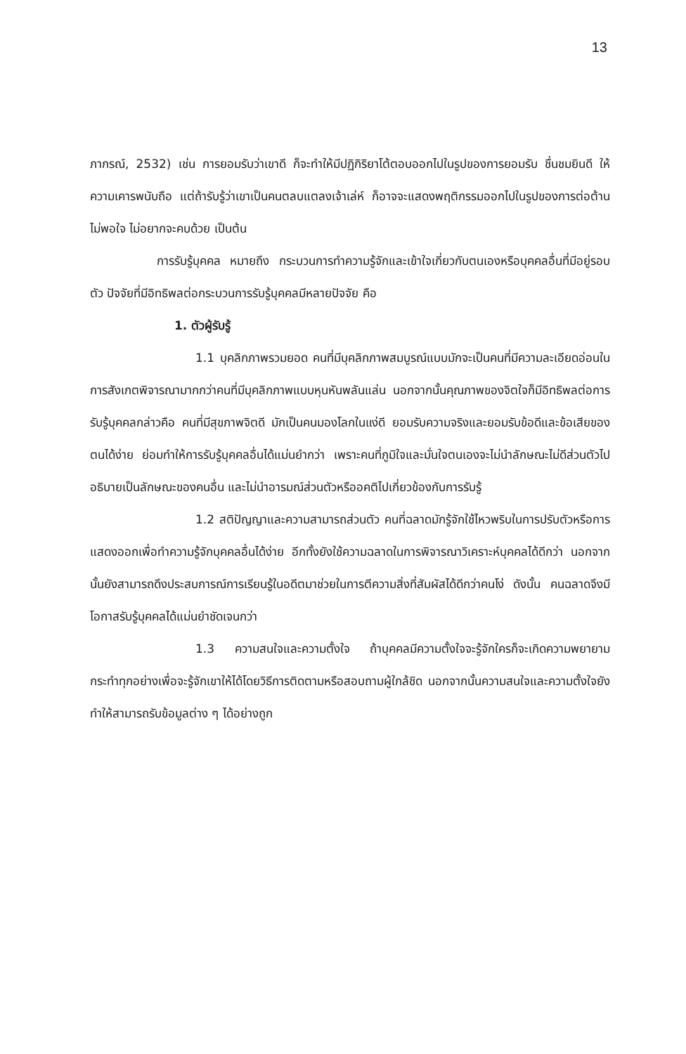13
ภากรณ์, 2532) เช่น การยอมรับว่าเขาดี ก็จะทำให้มีปฏิกิริยาโต้ตอบออกไปในรูปของการยอมรับ ชื่นชมยินดี ให้ความเคารพนับถือ แต่ถ้ารับรู้ว่าเขาเป็นคนตลบแตลงเจ้าเล่ห์ ก็อาจจะแสดงพฤติกรรมออกไปในรูปของการต่อต้าน ไม่พอใจ ไม่อยากจะคบด้วย เป็นต้น
การรับรู้บุคคล หมายถึง กระบวนการทำความรู้จักและเข้าใจเกี่ยวกับตนเองหรือบุคคลอื่นที่มีอยู่รอบตัว ปัจจัยที่มีอิทธิพลต่อกระบวนการรับรู้บุคคลมีหลายปัจจัย คือ
1. ตัวผู้รับรู้
1.1 บุคลิกภาพรวมยอด คนที่มีบุคลิกภาพสมบูรณ์แบบมักจะเป็นคนที่มีความละเอียดอ่อนในการสังเกตพิจารณามากกว่าคนที่มีบุคลิกภาพแบบหุนหันพลันแล่น นอกจากนั้นคุณภาพของจิตใจก็มีอิทธิพลต่อการรับรู้บุคคลกล่าวคือ คนที่มีสุขภาพจิตดี มักเป็นคนมองโลกในแง่ดี ยอมรับความจริงและยอมรับข้อดีและข้อเสียของตนได้ง่าย ย่อมทำให้การรับรู้บุคคลอื่นได้แม่นยำกว่า เพราะคนที่ภูมิใจและมั่นใจตนเองจะไม่นำลักษณะไม่ดีส่วนตัวไปอธิบายเป็นลักษณะของคนอื่น และไม่นำอารมณ์ส่วนตัวหรืออคติไปเกี่ยวข้องกับการรับรู้
1.2 สติปัญญาและความสามารถส่วนตัว คนที่ฉลาดมักรู้จักใช้ไหวพริบในการปรับตัวหรือการแสดงออกเพื่อทำความรู้จักบุคคลอื่นได้ง่าย อีกทั้งยังใช้ความฉลาดในการพิจารณาวิเคราะห์บุคคลได้ดีกว่า นอกจากนั้นยังสามารถดึงประสบการณ์การเรียนรู้ในอดีตมาช่วยในการตีความสิ่งที่สัมผัสได้ดีกว่าคนโง่ ดังนั้น คนฉลาดจึงมีโอกาสรับรู้บุคคลได้แม่นยำชัดเจนกว่า
1.3 ความสนใจและความตั้งใจ ถ้าบุคคลมีความตั้งใจจะรู้จักใครก็จะเกิดความพยายาม กระทำทุกอย่างเพื่อจะรู้จักเขาให้ได้โดยวิธีการติดตามหรือสอบถามผู้ใกล้ชิด นอกจากนั้นความสนใจและความตั้งใจยังทำให้สามารถรับข้อมูลต่าง ๆ ได้อย่างถูก